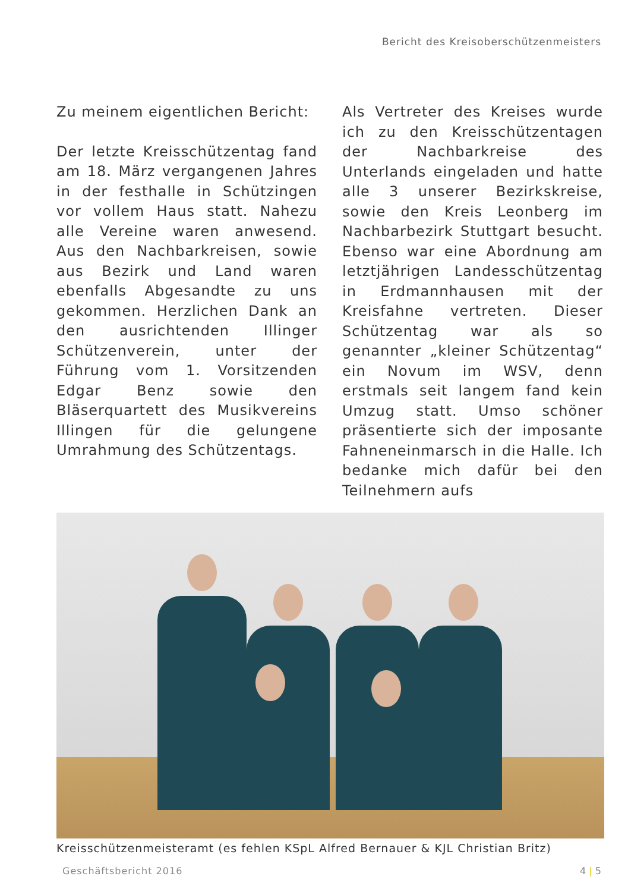Bericht des Kreisoberschützenmeisters
Zu meinem eigentlichen Bericht:
Der letzte Kreisschützentag fand am 18. März vergangenen Jahres in der festhalle in Schützingen vor vollem Haus statt. Nahezu alle Vereine waren anwesend. Aus den Nachbarkreisen, sowie aus Bezirk und Land waren ebenfalls Abgesandte zu uns gekommen. Herzlichen Dank an den ausrichtenden Illinger Schützenverein, unter der Führung vom 1. Vorsitzenden Edgar Benz sowie den Bläserquartett des Musikvereins Illingen für die gelungene Umrahmung des Schützentags.
Als Vertreter des Kreises wurde ich zu den Kreisschützentagen der Nachbarkreise des Unterlands eingeladen und hatte alle 3 unserer Bezirkskreise, sowie den Kreis Leonberg im Nachbarbezirk Stuttgart besucht. Ebenso war eine Abordnung am letztjährigen Landesschützentag in Erdmannhausen mit der Kreisfahne vertreten. Dieser Schützentag war als so genannter „kleiner Schützentag“ ein Novum im WSV, denn erstmals seit langem fand kein Umzug statt. Umso schöner präsentierte sich der imposante Fahneneinmarsch in die Halle. Ich bedanke mich dafür bei den Teilnehmern aufs
Kreisschützenmeisteramt (es fehlen KSpL Alfred Bernauer & KJL Christian Britz)
Geschäftsbericht 2016 4 | 5